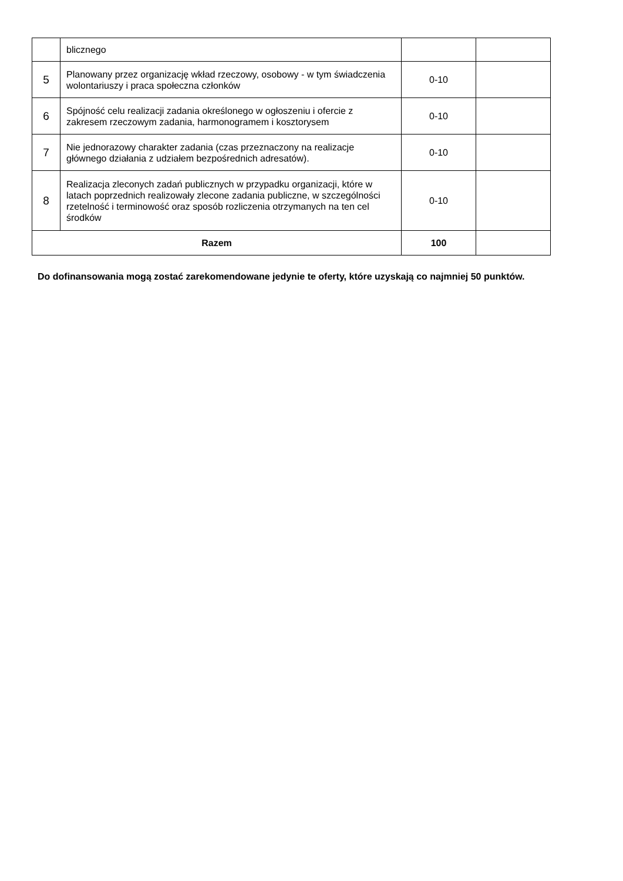| | blicznego | | |
| 5 | Planowany przez organizację wkład rzeczowy, osobowy - w tym świadczenia wolontariuszy i praca społeczna członków | 0-10 | |
| 6 | Spójność celu realizacji zadania określonego w ogłoszeniu i ofercie z zakresem rzeczowym zadania, harmonogramem i kosztorysem | 0-10 | |
| 7 | Nie jednorazowy charakter zadania (czas przeznaczony na realizacje głównego działania z udziałem bezpośrednich adresatów). | 0-10 | |
| 8 | Realizacja zleconych zadań publicznych w przypadku organizacji, które w latach poprzednich realizowały zlecone zadania publiczne, w szczególności rzetelność i terminowość oraz sposób rozliczenia otrzymanych na ten cel środków | 0-10 | |
| Razem | | 100 | |
Do dofinansowania mogą zostać zarekomendowane jedynie te oferty, które uzyskają co najmniej 50 punktów.